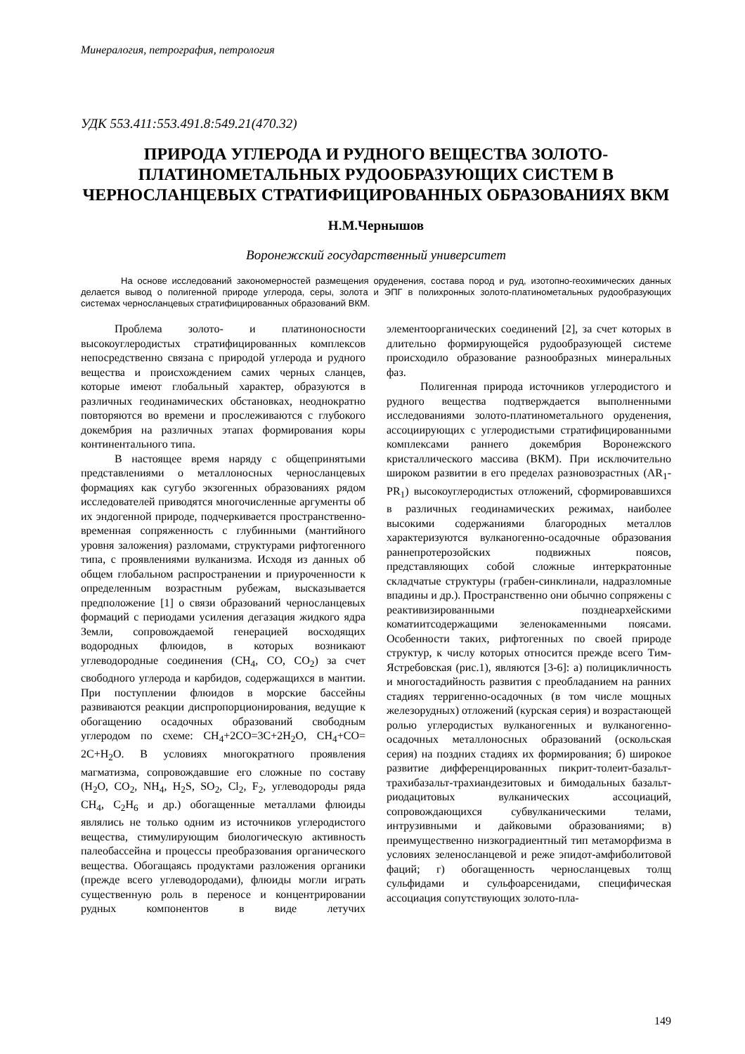Минералогия, петрография, петрология
УДК 553.411:553.491.8:549.21(470.32)
ПРИРОДА УГЛЕРОДА И РУДНОГО ВЕЩЕСТВА ЗОЛОТО-ПЛАТИНОМЕТАЛЬНЫХ РУДООБРАЗУЮЩИХ СИСТЕМ В ЧЕРНОСЛАНЦЕВЫХ СТРАТИФИЦИРОВАННЫХ ОБРАЗОВАНИЯХ ВКМ
Н.М.Чернышов
Воронежский государственный университет
На основе исследований закономерностей размещения оруденения, состава пород и руд, изотопно-геохимических данных делается вывод о полигенной природе углерода, серы, золота и ЭПГ в полихронных золото-платинометальных рудообразующих системах черносланцевых стратифицированных образований ВКМ.
Проблема золото- и платиноносности высокоуглеродистых стратифицированных комплексов непосредственно связана с природой углерода и рудного вещества и происхождением самих черных сланцев, которые имеют глобальный характер, образуются в различных геодинамических обстановках, неоднократно повторяются во времени и прослеживаются с глубокого докембрия на различных этапах формирования коры континентального типа.
В настоящее время наряду с общепринятыми представлениями о металлоносных черносланцевых формациях как сугубо экзогенных образованиях рядом исследователей приводятся многочисленные аргументы об их эндогенной природе, подчеркивается пространственно-временная сопряженность с глубинными (мантийного уровня заложения) разломами, структурами рифтогенного типа, с проявлениями вулканизма. Исходя из данных об общем глобальном распространении и приуроченности к определенным возрастным рубежам, высказывается предположение [1] о связи образований черносланцевых формаций с периодами усиления дегазация жидкого ядра Земли, сопровождаемой генерацией восходящих водородных флюидов, в которых возникают углеводородные соединения (CH<sub>4</sub>, CO, CO<sub>2</sub>) за счет свободного углерода и карбидов, содержащихся в мантии. При поступлении флюидов в морские бассейны развиваются реакции диспропорционирования, ведущие к обогащению осадочных образований свободным углеродом по схеме: CH<sub>4</sub>+2CO=3C+2H<sub>2</sub>O, CH<sub>4</sub>+CO= 2C+H<sub>2</sub>O. В условиях многократного проявления магматизма, сопровождавшие его сложные по составу (H<sub>2</sub>O, CO<sub>2</sub>, NH<sub>4</sub>, H<sub>2</sub>S, SO<sub>2</sub>, Cl<sub>2</sub>, F<sub>2</sub>, углеводороды ряда CH<sub>4</sub>, C<sub>2</sub>H<sub>6</sub> и др.) обогащенные металлами флюиды являлись не только одним из источников углеродистого вещества, стимулирующим биологическую активность палеобассейна и процессы преобразования органического вещества. Обогащаясь продуктами разложения органики (прежде всего углеводородами), флюиды могли играть существенную роль в переносе и концентрировании рудных компонентов в виде летучих элементоорганических соединений [2], за счет которых в длительно формирующейся рудообразующей системе происходило образование разнообразных минеральных фаз.
Полигенная природа источников углеродистого и рудного вещества подтверждается выполненными исследованиями золото-платинометального оруденения, ассоциирующих с углеродистыми стратифицированными комплексами раннего докембрия Воронежского кристаллического массива (ВКМ). При исключительно широком развитии в его пределах разновозрастных (AR<sub>1</sub>-PR<sub>1</sub>) высокоуглеродистых отложений, сформировавшихся в различных геодинамических режимах, наиболее высокими содержаниями благородных металлов характеризуются вулканогенно-осадочные образования раннепротерозойских подвижных поясов, представляющих собой сложные интеркратонные складчатые структуры (грабен-синклинали, надразломные впадины и др.). Пространственно они обычно сопряжены с реактивизированными позднеархейскими коматиитсодержащими зеленокаменными поясами. Особенности таких, рифтогенных по своей природе структур, к числу которых относится прежде всего Тим-Ястребовская (рис.1), являются [3-6]: а) полицикличность и многостадийность развития с преобладанием на ранних стадиях терригенно-осадочных (в том числе мощных железорудных) отложений (курская серия) и возрастающей ролью углеродистых вулканогенных и вулканогенно-осадочных металлоносных образований (оскольская серия) на поздних стадиях их формирования; б) широкое развитие дифференцированных пикрит-толеит-базальт-трахибазальт-трахиандезитовых и бимодальных базальт-риодацитовых вулканических ассоциаций, сопровождающихся субвулканическими телами, интрузивными и дайковыми образованиями; в) преимущественно низкоградиентный тип метаморфизма в условиях зеленосланцевой и реже эпидот-амфиболитовой фаций; г) обогащенность черносланцевых толщ сульфидами и сульфоарсенидами, специфическая ассоциация сопутствующих золото-пла-
149